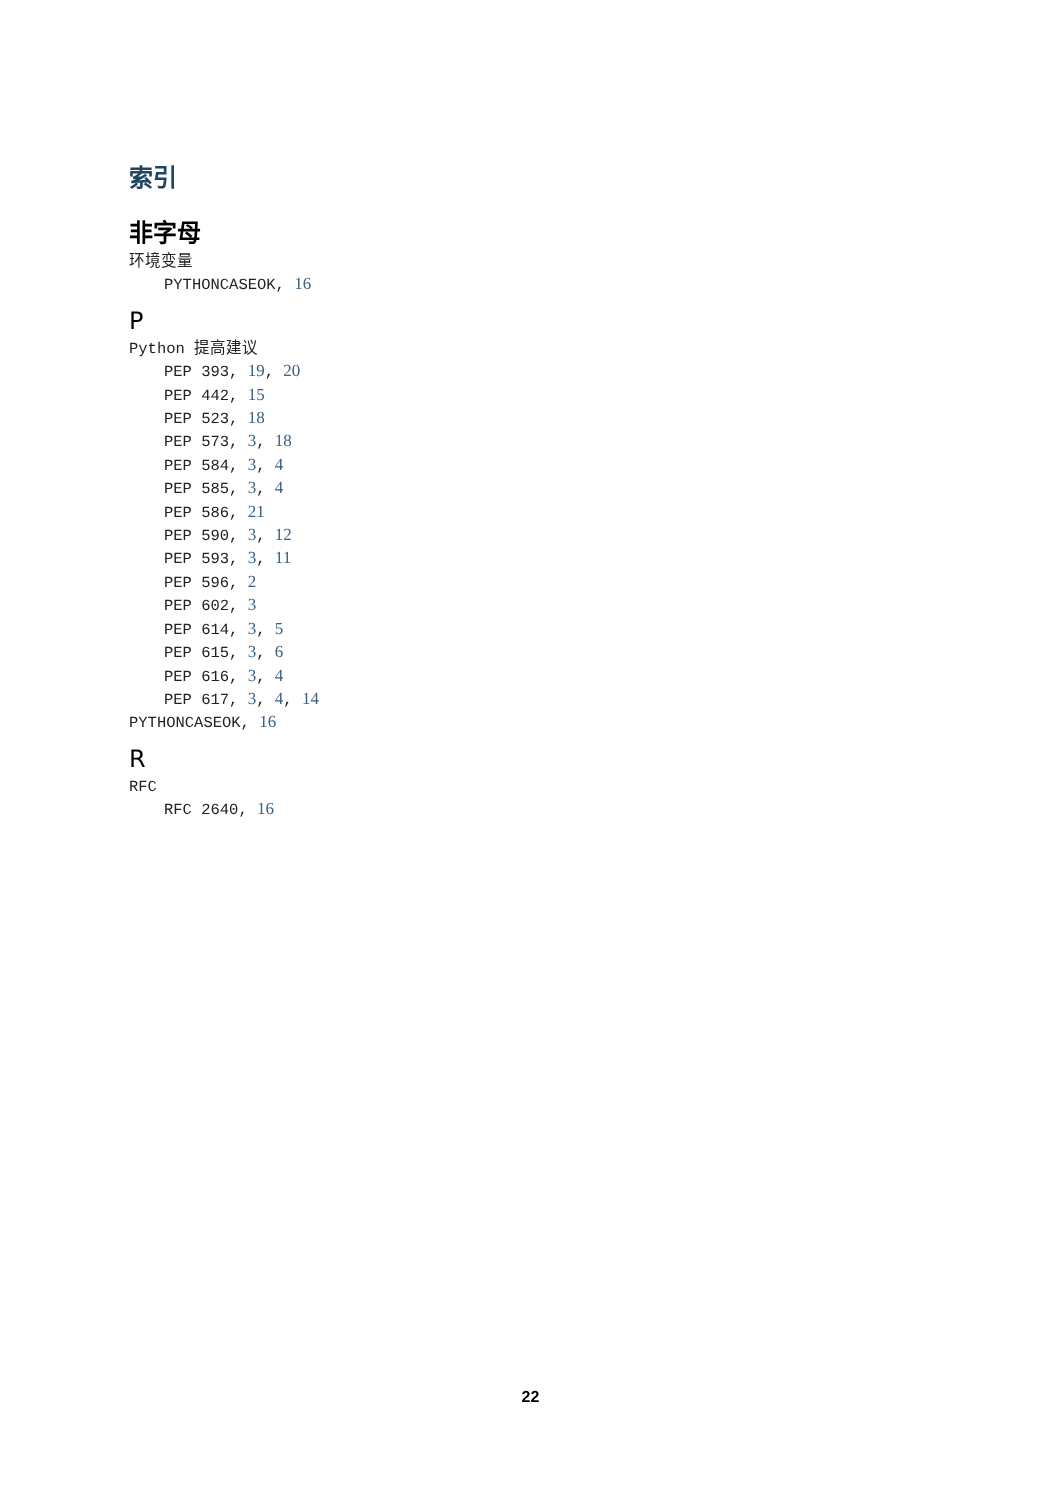索引
非字母
环境变量
PYTHONCASEOK, 16
P
Python 提高建议
PEP 393, 19, 20
PEP 442, 15
PEP 523, 18
PEP 573, 3, 18
PEP 584, 3, 4
PEP 585, 3, 4
PEP 586, 21
PEP 590, 3, 12
PEP 593, 3, 11
PEP 596, 2
PEP 602, 3
PEP 614, 3, 5
PEP 615, 3, 6
PEP 616, 3, 4
PEP 617, 3, 4, 14
PYTHONCASEOK, 16
R
RFC
RFC 2640, 16
22